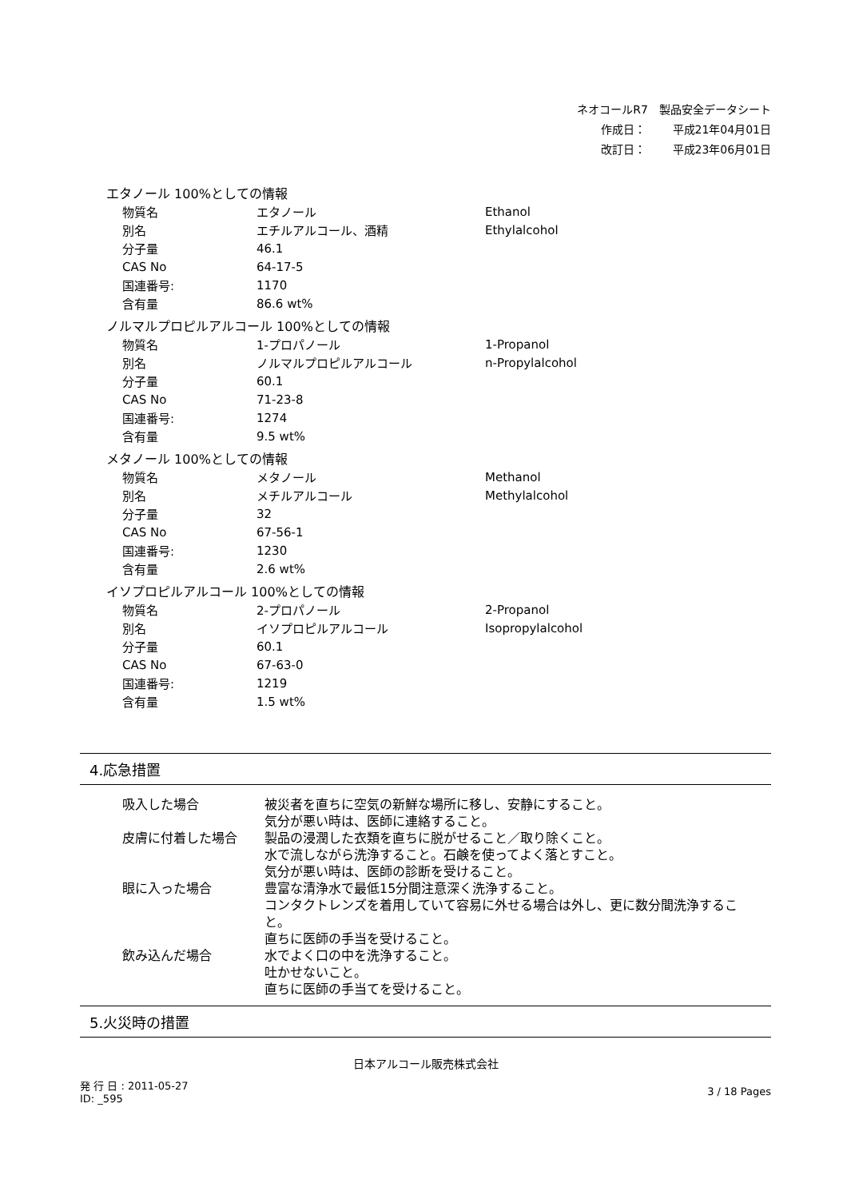ネオコールR7　製品安全データシート
作成日： 平成21年04月01日
改訂日： 平成23年06月01日
エタノール 100%としての情報
| 物質名 | エタノール | Ethanol |
| 別名 | エチルアルコール、酒精 | Ethylalcohol |
| 分子量 | 46.1 | |
| CAS No | 64-17-5 | |
| 国連番号: | 1170 | |
| 含有量 | 86.6 wt% | |
ノルマルプロピルアルコール 100%としての情報
| 物質名 | 1-プロパノール | 1-Propanol |
| 別名 | ノルマルプロピルアルコール | n-Propylalcohol |
| 分子量 | 60.1 | |
| CAS No | 71-23-8 | |
| 国連番号: | 1274 | |
| 含有量 | 9.5 wt% | |
メタノール 100%としての情報
| 物質名 | メタノール | Methanol |
| 別名 | メチルアルコール | Methylalcohol |
| 分子量 | 32 | |
| CAS No | 67-56-1 | |
| 国連番号: | 1230 | |
| 含有量 | 2.6 wt% | |
イソプロピルアルコール 100%としての情報
| 物質名 | 2-プロパノール | 2-Propanol |
| 別名 | イソプロピルアルコール | Isopropylalcohol |
| 分子量 | 60.1 | |
| CAS No | 67-63-0 | |
| 国連番号: | 1219 | |
| 含有量 | 1.5 wt% | |
4.応急措置
| 吸入した場合 | 被災者を直ちに空気の新鮮な場所に移し、安静にすること。 気分が悪い時は、医師に連絡すること。 |
| 皮膚に付着した場合 | 製品の浸潤した衣類を直ちに脱がせること／取り除くこと。 水で流しながら洗浄すること。石鹸を使ってよく落とすこと。 気分が悪い時は、医師の診断を受けること。 |
| 眼に入った場合 | 豊富な清浄水で最低15分間注意深く洗浄すること。 コンタクトレンズを着用していて容易に外せる場合は外し、更に数分間洗浄するこ と。 直ちに医師の手当を受けること。 |
| 飲み込んだ場合 | 水でよく口の中を洗浄すること。 吐かせないこと。 直ちに医師の手当てを受けること。 |
5.火災時の措置
日本アルコール販売株式会社
発 行 日 : 2011-05-27
ID: _595
3 / 18 Pages